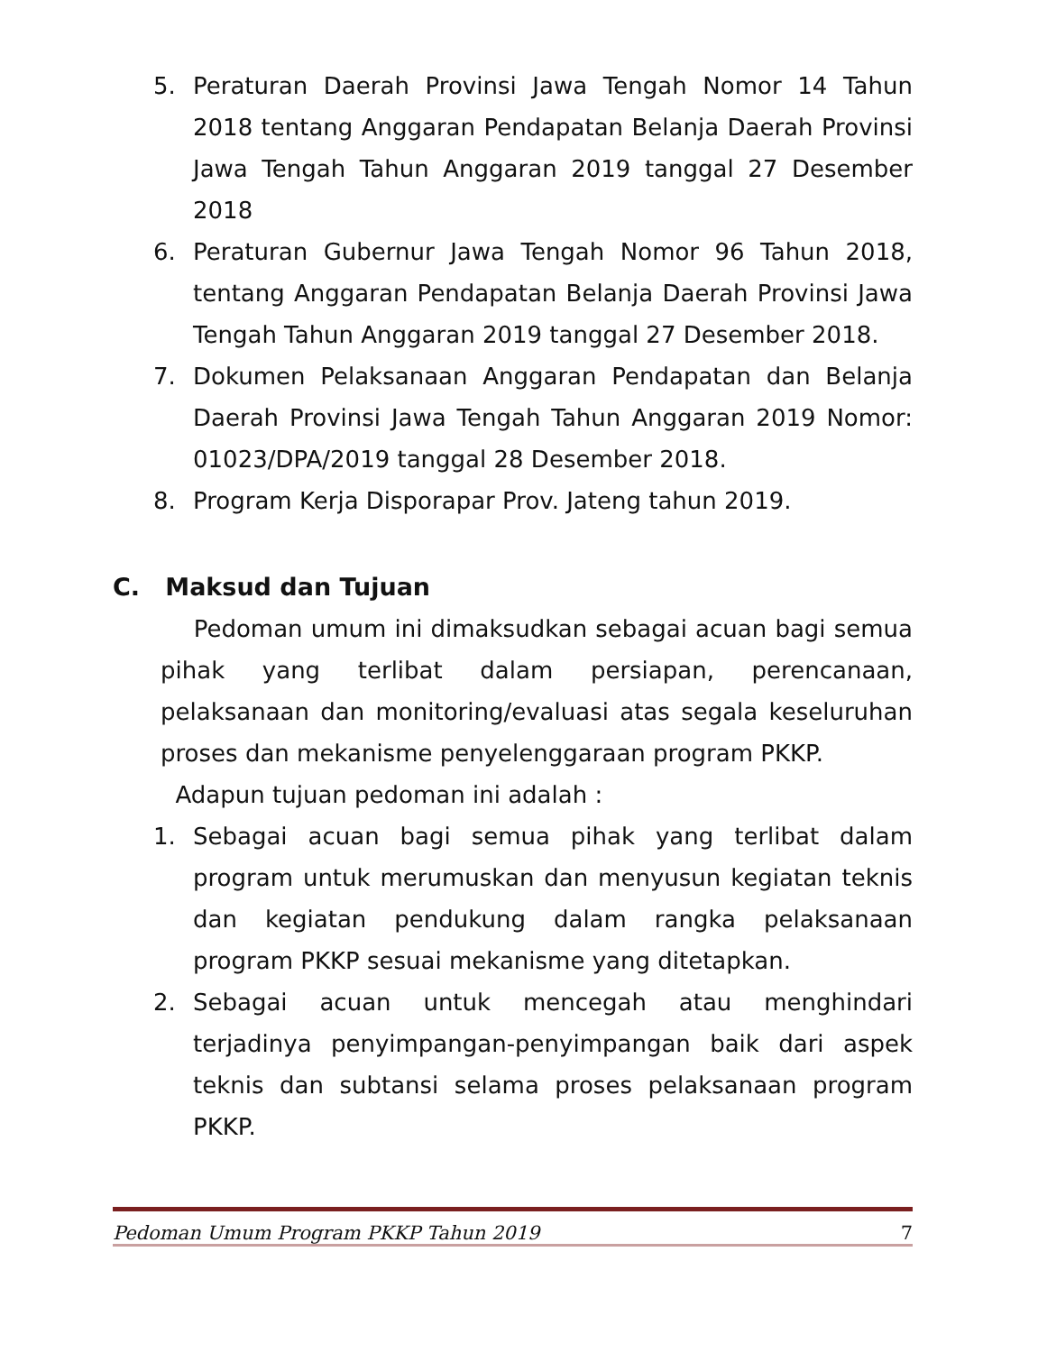5. Peraturan Daerah Provinsi Jawa Tengah Nomor 14 Tahun 2018 tentang Anggaran Pendapatan Belanja Daerah Provinsi Jawa Tengah Tahun Anggaran 2019 tanggal 27 Desember 2018
6. Peraturan Gubernur Jawa Tengah Nomor 96 Tahun 2018, tentang Anggaran Pendapatan Belanja Daerah Provinsi Jawa Tengah Tahun Anggaran 2019 tanggal 27 Desember 2018.
7. Dokumen Pelaksanaan Anggaran Pendapatan dan Belanja Daerah Provinsi Jawa Tengah Tahun Anggaran 2019 Nomor: 01023/DPA/2019 tanggal 28 Desember 2018.
8. Program Kerja Disporapar Prov. Jateng tahun 2019.
C. Maksud dan Tujuan
Pedoman umum ini dimaksudkan sebagai acuan bagi semua pihak yang terlibat dalam persiapan, perencanaan, pelaksanaan dan monitoring/evaluasi atas segala keseluruhan proses dan mekanisme penyelenggaraan program PKKP.
Adapun tujuan pedoman ini adalah :
1. Sebagai acuan bagi semua pihak yang terlibat dalam program untuk merumuskan dan menyusun kegiatan teknis dan kegiatan pendukung dalam rangka pelaksanaan program PKKP sesuai mekanisme yang ditetapkan.
2. Sebagai acuan untuk mencegah atau menghindari terjadinya penyimpangan-penyimpangan baik dari aspek teknis dan subtansi selama proses pelaksanaan program PKKP.
Pedoman Umum Program PKKP Tahun 2019 7